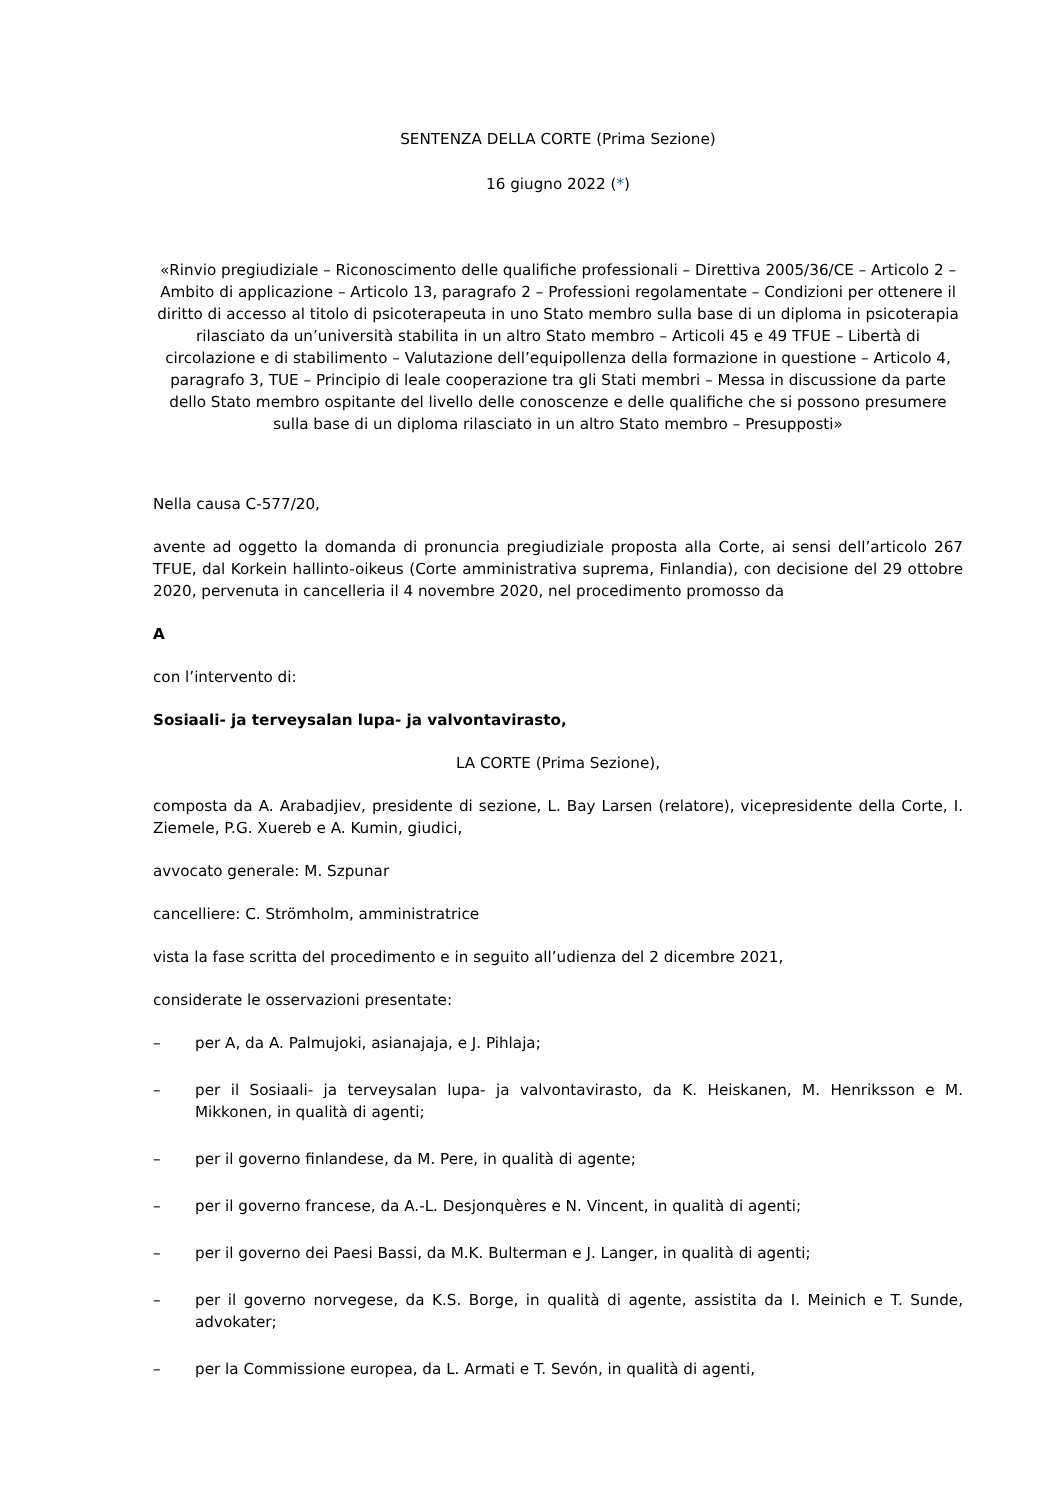SENTENZA DELLA CORTE (Prima Sezione)
16 giugno 2022 (*)
«Rinvio pregiudiziale – Riconoscimento delle qualifiche professionali – Direttiva 2005/36/CE – Articolo 2 – Ambito di applicazione – Articolo 13, paragrafo 2 – Professioni regolamentate – Condizioni per ottenere il diritto di accesso al titolo di psicoterapeuta in uno Stato membro sulla base di un diploma in psicoterapia rilasciato da un’università stabilita in un altro Stato membro – Articoli 45 e 49 TFUE – Libertà di circolazione e di stabilimento – Valutazione dell’equipollenza della formazione in questione – Articolo 4, paragrafo 3, TUE – Principio di leale cooperazione tra gli Stati membri – Messa in discussione da parte dello Stato membro ospitante del livello delle conoscenze e delle qualifiche che si possono presumere sulla base di un diploma rilasciato in un altro Stato membro – Presupposti»
Nella causa C-577/20,
avente ad oggetto la domanda di pronuncia pregiudiziale proposta alla Corte, ai sensi dell’articolo 267 TFUE, dal Korkein hallinto-oikeus (Corte amministrativa suprema, Finlandia), con decisione del 29 ottobre 2020, pervenuta in cancelleria il 4 novembre 2020, nel procedimento promosso da
A
con l’intervento di:
Sosiaali- ja terveysalan lupa- ja valvontavirasto,
LA CORTE (Prima Sezione),
composta da A. Arabadjiev, presidente di sezione, L. Bay Larsen (relatore), vicepresidente della Corte, I. Ziemele, P.G. Xuereb e A. Kumin, giudici,
avvocato generale: M. Szpunar
cancelliere: C. Strömholm, amministratrice
vista la fase scritta del procedimento e in seguito all’udienza del 2 dicembre 2021,
considerate le osservazioni presentate:
– per A, da A. Palmujoki, asianajaja, e J. Pihlaja;
– per il Sosiaali- ja terveysalan lupa- ja valvontavirasto, da K. Heiskanen, M. Henriksson e M. Mikkonen, in qualità di agenti;
– per il governo finlandese, da M. Pere, in qualità di agente;
– per il governo francese, da A.-L. Desjonquères e N. Vincent, in qualità di agenti;
– per il governo dei Paesi Bassi, da M.K. Bulterman e J. Langer, in qualità di agenti;
– per il governo norvegese, da K.S. Borge, in qualità di agente, assistita da I. Meinich e T. Sunde, advokater;
– per la Commissione europea, da L. Armati e T. Sevón, in qualità di agenti,